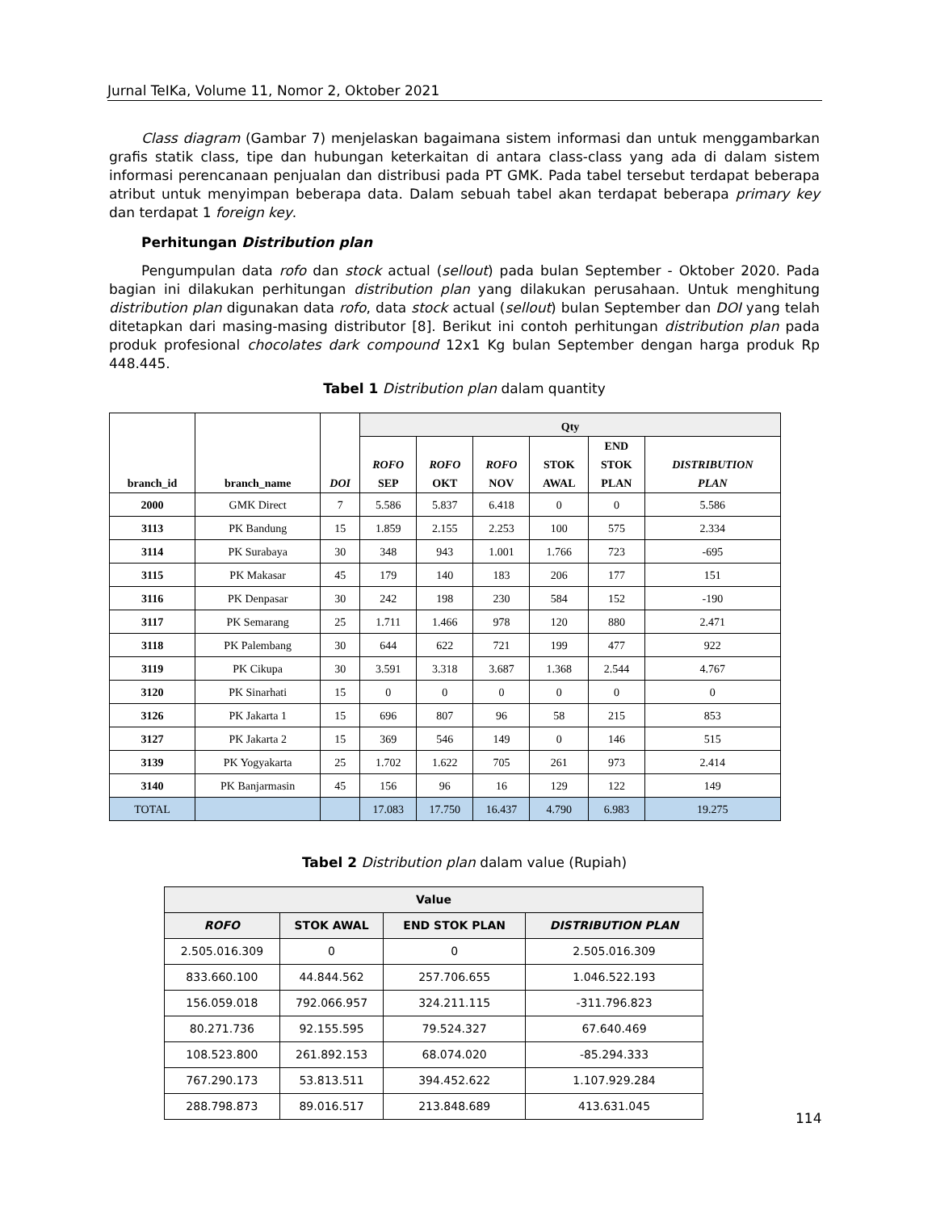Jurnal TeIKa, Volume 11, Nomor 2, Oktober 2021
Class diagram (Gambar 7) menjelaskan bagaimana sistem informasi dan untuk menggambarkan grafis statik class, tipe dan hubungan keterkaitan di antara class-class yang ada di dalam sistem informasi perencanaan penjualan dan distribusi pada PT GMK. Pada tabel tersebut terdapat beberapa atribut untuk menyimpan beberapa data. Dalam sebuah tabel akan terdapat beberapa primary key dan terdapat 1 foreign key.
Perhitungan Distribution plan
Pengumpulan data rofo dan stock actual (sellout) pada bulan September - Oktober 2020. Pada bagian ini dilakukan perhitungan distribution plan yang dilakukan perusahaan. Untuk menghitung distribution plan digunakan data rofo, data stock actual (sellout) bulan September dan DOI yang telah ditetapkan dari masing-masing distributor [8]. Berikut ini contoh perhitungan distribution plan pada produk profesional chocolates dark compound 12x1 Kg bulan September dengan harga produk Rp 448.445.
Tabel 1 Distribution plan dalam quantity
| branch_id | branch_name | DOI | Qty | | | | | |
| --- | --- | --- | --- | --- | --- | --- | --- | --- |
| | | | ROFO SEP | ROFO OKT | ROFO NOV | STOK AWAL | END STOK PLAN | DISTRIBUTION PLAN |
| 2000 | GMK Direct | 7 | 5.586 | 5.837 | 6.418 | 0 | 0 | 5.586 |
| 3113 | PK Bandung | 15 | 1.859 | 2.155 | 2.253 | 100 | 575 | 2.334 |
| 3114 | PK Surabaya | 30 | 348 | 943 | 1.001 | 1.766 | 723 | -695 |
| 3115 | PK Makasar | 45 | 179 | 140 | 183 | 206 | 177 | 151 |
| 3116 | PK Denpasar | 30 | 242 | 198 | 230 | 584 | 152 | -190 |
| 3117 | PK Semarang | 25 | 1.711 | 1.466 | 978 | 120 | 880 | 2.471 |
| 3118 | PK Palembang | 30 | 644 | 622 | 721 | 199 | 477 | 922 |
| 3119 | PK Cikupa | 30 | 3.591 | 3.318 | 3.687 | 1.368 | 2.544 | 4.767 |
| 3120 | PK Sinarhati | 15 | 0 | 0 | 0 | 0 | 0 | 0 |
| 3126 | PK Jakarta 1 | 15 | 696 | 807 | 96 | 58 | 215 | 853 |
| 3127 | PK Jakarta 2 | 15 | 369 | 546 | 149 | 0 | 146 | 515 |
| 3139 | PK Yogyakarta | 25 | 1.702 | 1.622 | 705 | 261 | 973 | 2.414 |
| 3140 | PK Banjarmasin | 45 | 156 | 96 | 16 | 129 | 122 | 149 |
| TOTAL | | | 17.083 | 17.750 | 16.437 | 4.790 | 6.983 | 19.275 |
Tabel 2 Distribution plan dalam value (Rupiah)
| Value | | | |
| --- | --- | --- | --- |
| ROFO | STOK AWAL | END STOK PLAN | DISTRIBUTION PLAN |
| 2.505.016.309 | 0 | 0 | 2.505.016.309 |
| 833.660.100 | 44.844.562 | 257.706.655 | 1.046.522.193 |
| 156.059.018 | 792.066.957 | 324.211.115 | -311.796.823 |
| 80.271.736 | 92.155.595 | 79.524.327 | 67.640.469 |
| 108.523.800 | 261.892.153 | 68.074.020 | -85.294.333 |
| 767.290.173 | 53.813.511 | 394.452.622 | 1.107.929.284 |
| 288.798.873 | 89.016.517 | 213.848.689 | 413.631.045 |
114